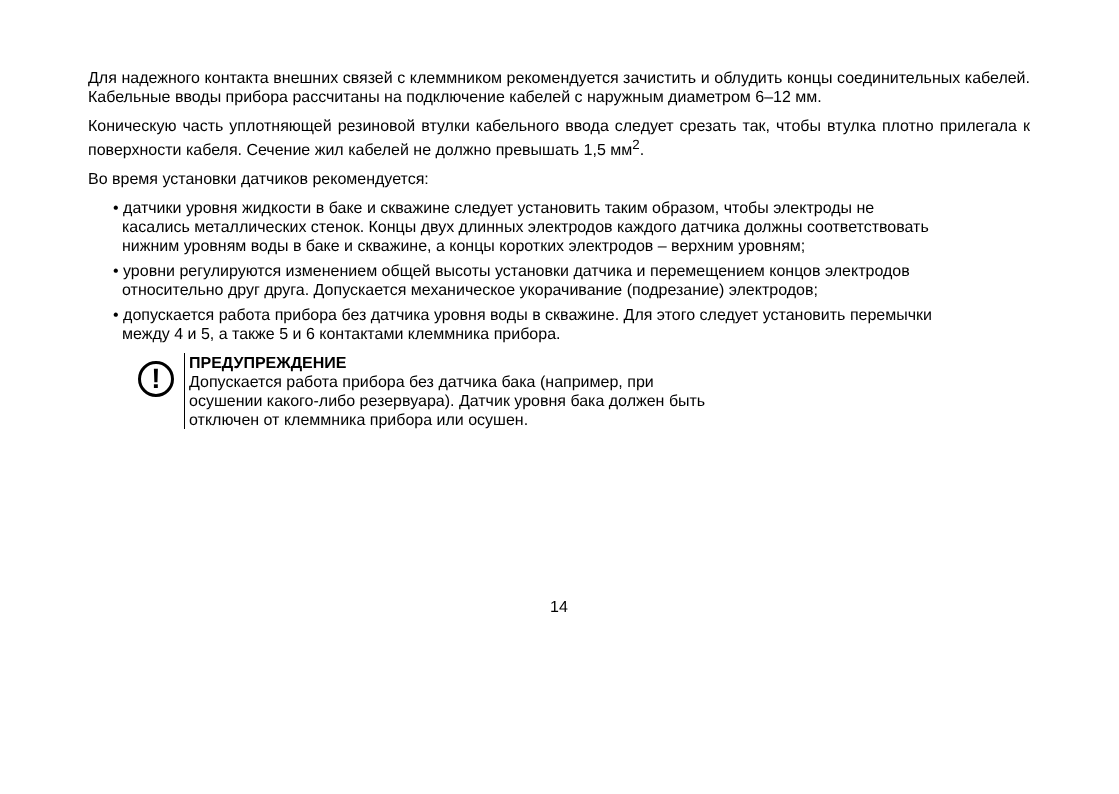Для надежного контакта внешних связей с клеммником рекомендуется зачистить и облудить концы соединительных кабелей. Кабельные вводы прибора рассчитаны на подключение кабелей с наружным диаметром 6–12 мм.
Коническую часть уплотняющей резиновой втулки кабельного ввода следует срезать так, чтобы втулка плотно прилегала к поверхности кабеля. Сечение жил кабелей не должно превышать 1,5 мм<sup>2</sup>.
Во время установки датчиков рекомендуется:
• датчики уровня жидкости в баке и скважине следует установить таким образом, чтобы электроды не касались металлических стенок. Концы двух длинных электродов каждого датчика должны соответствовать нижним уровням воды в баке и скважине, а концы коротких электродов – верхним уровням;
• уровни регулируются изменением общей высоты установки датчика и перемещением концов электродов относительно друг друга. Допускается механическое укорачивание (подрезание) электродов;
• допускается работа прибора без датчика уровня воды в скважине. Для этого следует установить перемычки между 4 и 5, а также 5 и 6 контактами клеммника прибора.
!
ПРЕДУПРЕЖДЕНИЕ
Допускается работа прибора без датчика бака (например, при осушении какого-либо резервуара). Датчик уровня бака должен быть отключен от клеммника прибора или осушен.
14